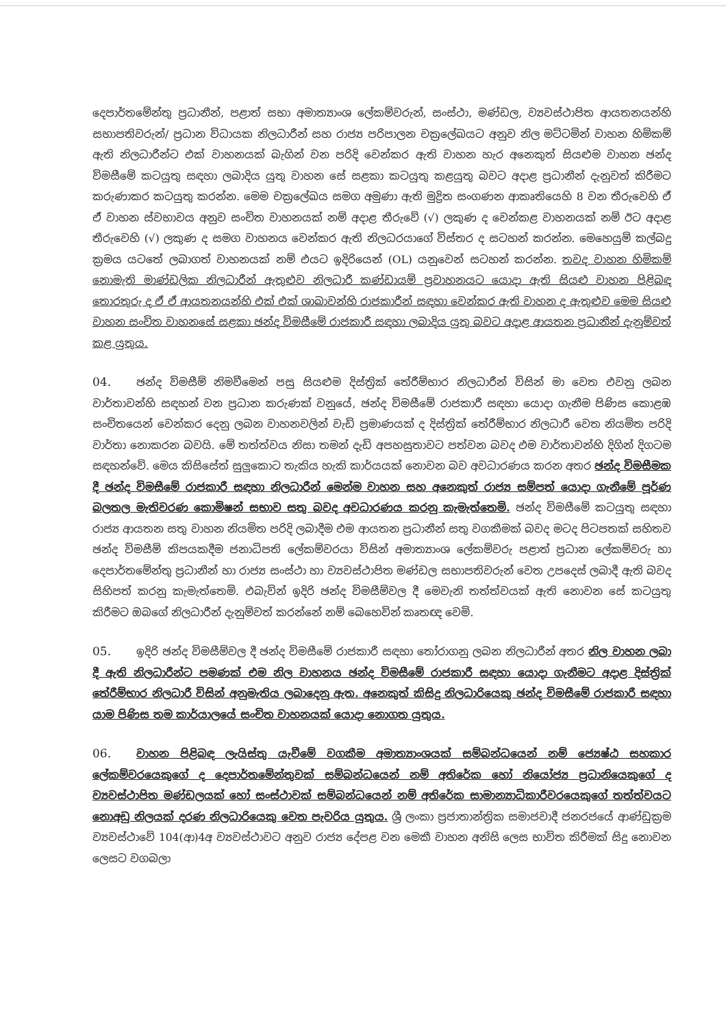දෙපාර්තමේන්තු ප්‍රධානීන්, පළාත් සභා අමාත්‍යාංශ ලේකම්වරුන්, සංස්ථා, මණ්ඩල, ව්‍යවස්ථාපිත ආයතනයන්හි සභාපතිවරුන්/ ප්‍රධාන විධායක නිලධාරීන් සහ රාජ්‍ය පරිපාලන චක්‍රලේඛයට අනුව නිල මට්ටමින් වාහන හිමිකම් ඇති නිලධාරීන්ට එක් වාහනයක් බැගින් වන පරිදි වෙන්කර ඇති වාහන හැර අනෙකුත් සියළුම වාහන ඡන්ද විමසීමේ කටයුතු සඳහා ලබාදිය යුතු වාහන සේ සළකා කටයුතු කළයුතු බවට අදාළ ප්‍රධානීන් දැනුවත් කිරීමට කරුණාකර කටයුතු කරන්න. මෙම චක්‍රලේඛය සමග අමුණා ඇති මුද්‍රිත සංගණන ආකෘතියෙහි 8 වන තීරුවෙහි ඒ ඒ වාහන ස්වභාවය අනුව සංචිත වාහනයක් නම් අදාළ තීරුවේ (√) ලකුණ ද වෙන්කළ වාහනයක් නම් ඊට අදාළ තීරුවෙහි (√) ලකුණ ද සමග වාහනය වෙන්කර ඇති නිලධරයාගේ විස්තර ද සටහන් කරන්න. මෙහෙයුම් කල්බදු ක්‍රමය යටතේ ලබාගත් වාහනයක් නම් එයට ඉදිරියෙන් (OL) යනුවෙන් සටහන් කරන්න. තවද වාහන හිමිකම් නොමැති මාණ්ඩලික නිලධාරීන් ඇතුළුව නිලධාරී කණ්ඩායම් ප්‍රවාහනයට යොදා ඇති සියළු වාහන පිළිබඳ තොරතුරු ද ඒ ඒ ආයතනයන්හි එක් එක් ශාඛාවන්හි රාජකාරීන් සඳහා වෙන්කර ඇති වාහන ද ඇතුළුව මෙම සියළු වාහන සංචිත වාහනසේ සළකා ඡන්ද විමසීමේ රාජකාරී සඳහා ලබාදිය යුතු බවට අදාළ ආයතන ප්‍රධානීන් දැනුම්වත් කළ යුතුය.
04. ඡන්ද විමසීම් නිමවීමෙන් පසු සියළුම දිස්ත්‍රික් තේරීම්භාර නිලධාරීන් විසින් මා වෙත එවනු ලබන වාර්තාවන්හි සඳහන් වන ප්‍රධාන කරුණක් වනුයේ, ඡන්ද විමසීමේ රාජකාරී සඳහා යොදා ගැනීම පිණිස කොළඹ සංචිතයෙන් වෙන්කර දෙනු ලබන වාහනවලින් වැඩි ප්‍රමාණයක් ද දිස්ත්‍රික් තේරීම්භාර නිලධාරී වෙත නියමිත පරිදි වාර්තා නොකරන බවයි. මේ තත්ත්වය නිසා තමන් දැඩි අපහසුතාවට පත්වන බවද එම වාර්තාවන්හි දිගින් දිගටම සඳහන්වේ. මෙය කිසිසේත් සුලුකොට තැකිය හැකි කාර්යයක් නොවන බව අවධාරණය කරන අතර ඡන්ද විමසීමක දී ඡන්ද විමසීමේ රාජකාරී සඳහා නිලධාරීන් මෙන්ම වාහන සහ අනෙකුත් රාජ්‍ය සම්පත් යොදා ගැනීමේ පූර්ණ බලතල මැතිවරණ කොමිෂන් සභාව සතු බවද අවධාරණය කරනු කැමැත්තෙමි. ඡන්ද විමසීමේ කටයුතු සඳහා රාජ්‍ය ආයතන සතු වාහන නියමිත පරිදි ලබාදීම එම ආයතන ප්‍රධානීන් සතු වගකීමක් බවද මටද පිටපතක් සහිතව ඡන්ද විමසීම් කිපයකදීම ජනාධිපති ලේකම්වරයා විසින් අමාත්‍යාංශ ලේකම්වරු පළාත් ප්‍රධාන ලේකම්වරු හා දෙපාර්තමේන්තු ප්‍රධානීන් හා රාජ්‍ය සංස්ථා හා ව්‍යවස්ථාපිත මණ්ඩල සභාපතිවරුන් වෙත උපදෙස් ලබාදී ඇති බවද සිහිපත් කරනු කැමැත්තෙමි. එබැවින් ඉදිරි ඡන්ද විමසීම්වල දී මෙවැනි තත්ත්වයක් ඇති නොවන සේ කටයුතු කිරීමට ඔබගේ නිලධාරීන් දැනුම්වත් කරන්නේ නම් බෙහෙවින් කෘතඥ වෙමි.
05. ඉදිරි ඡන්ද විමසීම්වල දී ඡන්ද විමසීමේ රාජකාරී සඳහා තෝරාගනු ලබන නිලධාරීන් අතර නිල වාහන ලබා දී ඇති නිලධාරීන්ට පමණක් එම නිල වාහනය ඡන්ද විමසීමේ රාජකාරී සඳහා යොදා ගැනීමට අදාළ දිස්ත්‍රික් තේරීම්භාර නිලධාරී විසින් අනුමැතිය ලබාදෙනු ඇත. අනෙකුත් කිසිදු නිලධාරියෙකු ඡන්ද විමසීමේ රාජකාරී සඳහා යාම පිණිස තම කාර්යාලයේ සංචිත වාහනයක් යොදා නොගත යුතුය.
06. වාහන පිළිබඳ ලැයිස්තු යැවීමේ වගකීම අමාත්‍යාංශයක් සම්බන්ධයෙන් නම් ජ්‍යෙෂ්ඨ සහකාර ලේකම්වරයෙකුගේ ද දෙපාර්තමේන්තුවක් සම්බන්ධයෙන් නම් අතිරේක හෝ නියෝජ්‍ය ප්‍රධානියෙකුගේ ද ව්‍යවස්ථාපිත මණ්ඩලයක් හෝ සංස්ථාවක් සම්බන්ධයෙන් නම් අතිරේක සාමාන්‍යාධිකාරීවරයෙකුගේ තත්ත්වයට නොඅඩු නිලයක් දරණ නිලධාරියෙකු වෙත පැවරිය යුතුය. ශ්‍රී ලංකා ප්‍රජාතාන්ත්‍රික සමාජවාදී ජනරජයේ ආණ්ඩුක්‍රම ව්‍යවස්ථාවේ 104(ආ)4අ ව්‍යවස්ථාවට අනුව රාජ්‍ය දේපළ වන මෙකී වාහන අනිසි ලෙස භාවිත කිරීමක් සිදු නොවන ලෙසට වගබලා